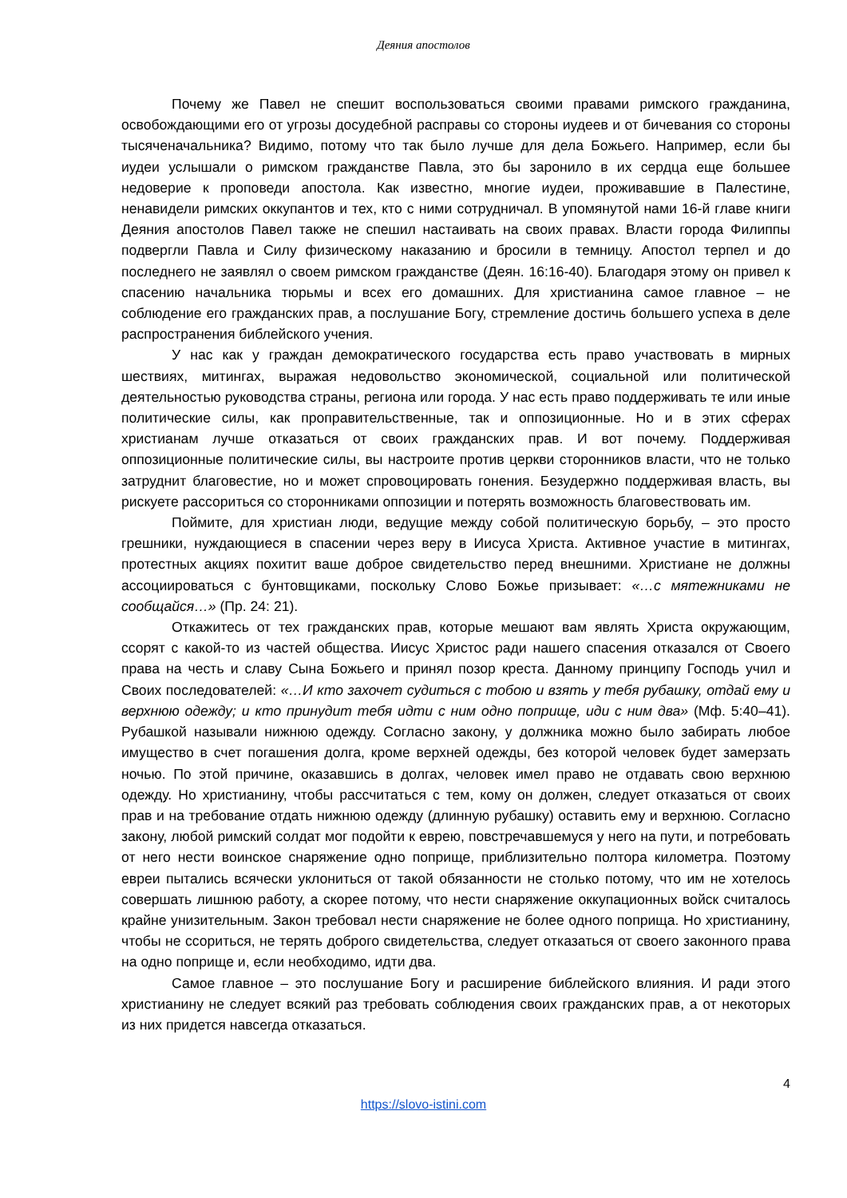Деяния апостолов
Почему же Павел не спешит воспользоваться своими правами римского гражданина, освобождающими его от угрозы досудебной расправы со стороны иудеев и от бичевания со стороны тысяченачальника? Видимо, потому что так было лучше для дела Божьего. Например, если бы иудеи услышали о римском гражданстве Павла, это бы заронило в их сердца еще большее недоверие к проповеди апостола. Как известно, многие иудеи, проживавшие в Палестине, ненавидели римских оккупантов и тех, кто с ними сотрудничал. В упомянутой нами 16-й главе книги Деяния апостолов Павел также не спешил настаивать на своих правах. Власти города Филиппы подвергли Павла и Силу физическому наказанию и бросили в темницу. Апостол терпел и до последнего не заявлял о своем римском гражданстве (Деян. 16:16-40). Благодаря этому он привел к спасению начальника тюрьмы и всех его домашних. Для христианина самое главное – не соблюдение его гражданских прав, а послушание Богу, стремление достичь большего успеха в деле распространения библейского учения.
У нас как у граждан демократического государства есть право участвовать в мирных шествиях, митингах, выражая недовольство экономической, социальной или политической деятельностью руководства страны, региона или города. У нас есть право поддерживать те или иные политические силы, как проправительственные, так и оппозиционные. Но и в этих сферах христианам лучше отказаться от своих гражданских прав. И вот почему. Поддерживая оппозиционные политические силы, вы настроите против церкви сторонников власти, что не только затруднит благовестие, но и может спровоцировать гонения. Безудержно поддерживая власть, вы рискуете рассориться со сторонниками оппозиции и потерять возможность благовествовать им.
Поймите, для христиан люди, ведущие между собой политическую борьбу, – это просто грешники, нуждающиеся в спасении через веру в Иисуса Христа. Активное участие в митингах, протестных акциях похитит ваше доброе свидетельство перед внешними. Христиане не должны ассоциироваться с бунтовщиками, поскольку Слово Божье призывает: «…с мятежниками не сообщайся…» (Пр. 24: 21).
Откажитесь от тех гражданских прав, которые мешают вам являть Христа окружающим, ссорят с какой-то из частей общества. Иисус Христос ради нашего спасения отказался от Своего права на честь и славу Сына Божьего и принял позор креста. Данному принципу Господь учил и Своих последователей: «…И кто захочет судиться с тобою и взять у тебя рубашку, отдай ему и верхнюю одежду; и кто принудит тебя идти с ним одно поприще, иди с ним два» (Мф. 5:40–41). Рубашкой называли нижнюю одежду. Согласно закону, у должника можно было забирать любое имущество в счет погашения долга, кроме верхней одежды, без которой человек будет замерзать ночью. По этой причине, оказавшись в долгах, человек имел право не отдавать свою верхнюю одежду. Но христианину, чтобы рассчитаться с тем, кому он должен, следует отказаться от своих прав и на требование отдать нижнюю одежду (длинную рубашку) оставить ему и верхнюю. Согласно закону, любой римский солдат мог подойти к еврею, повстречавшемуся у него на пути, и потребовать от него нести воинское снаряжение одно поприще, приблизительно полтора километра. Поэтому евреи пытались всячески уклониться от такой обязанности не столько потому, что им не хотелось совершать лишнюю работу, а скорее потому, что нести снаряжение оккупационных войск считалось крайне унизительным. Закон требовал нести снаряжение не более одного поприща. Но христианину, чтобы не ссориться, не терять доброго свидетельства, следует отказаться от своего законного права на одно поприще и, если необходимо, идти два.
Самое главное – это послушание Богу и расширение библейского влияния. И ради этого христианину не следует всякий раз требовать соблюдения своих гражданских прав, а от некоторых из них придется навсегда отказаться.
4
https://slovo-istini.com